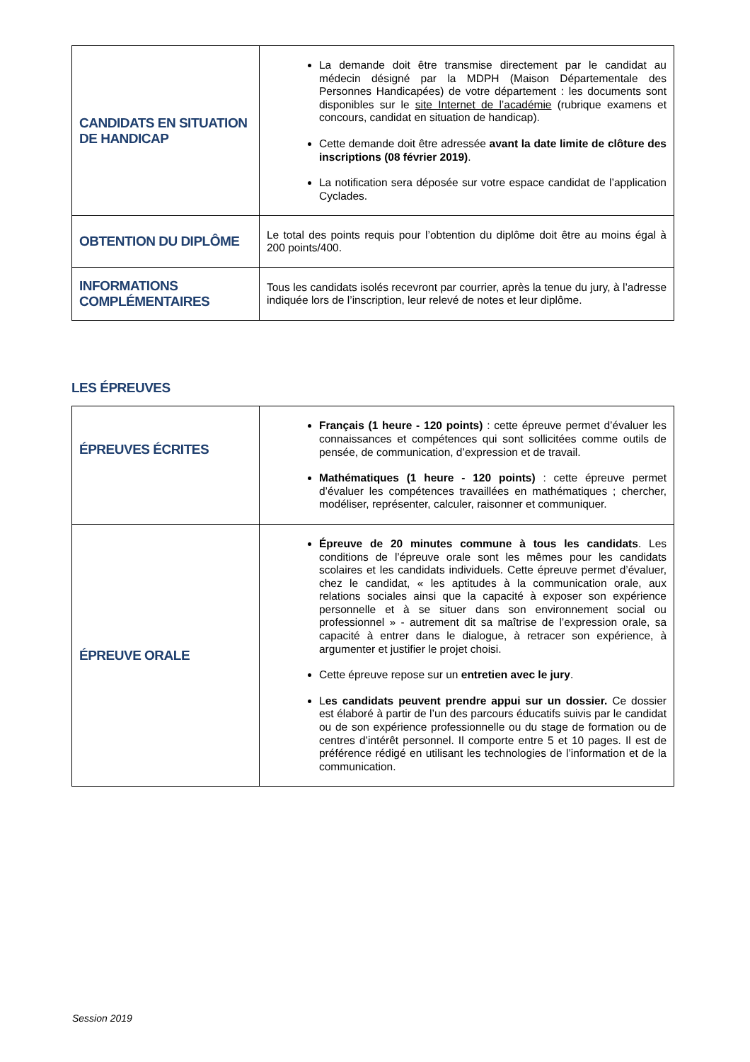| CANDIDATS EN SITUATION DE HANDICAP | La demande doit être transmise directement par le candidat au médecin désigné par la MDPH (Maison Départementale des Personnes Handicapées) de votre département : les documents sont disponibles sur le site Internet de l’académie (rubrique examens et concours, candidat en situation de handicap). Cette demande doit être adressée avant la date limite de clôture des inscriptions (08 février 2019) . La notification sera déposée sur votre espace candidat de l’application Cyclades. |
| OBTENTION DU DIPLÔME | Le total des points requis pour l’obtention du diplôme doit être au moins égal à 200 points/400. |
| INFORMATIONS COMPLÉMENTAIRES | Tous les candidats isolés recevront par courrier, après la tenue du jury, à l’adresse indiquée lors de l’inscription, leur relevé de notes et leur diplôme. |
LES ÉPREUVES
| ÉPREUVES ÉCRITES | Français (1 heure - 120 points) : cette épreuve permet d’évaluer les connaissances et compétences qui sont sollicitées comme outils de pensée, de communication, d’expression et de travail. Mathématiques (1 heure - 120 points) : cette épreuve permet d’évaluer les compétences travaillées en mathématiques ; chercher, modéliser, représenter, calculer, raisonner et communiquer. |
| ÉPREUVE ORALE | Épreuve de 20 minutes commune à tous les candidats . Les conditions de l’épreuve orale sont les mêmes pour les candidats scolaires et les candidats individuels. Cette épreuve permet d’évaluer, chez le candidat, « les aptitudes à la communication orale, aux relations sociales ainsi que la capacité à exposer son expérience personnelle et à se situer dans son environnement social ou professionnel » - autrement dit sa maîtrise de l’expression orale, sa capacité à entrer dans le dialogue, à retracer son expérience, à argumenter et justifier le projet choisi. Cette épreuve repose sur un entretien avec le jury . L es candidats peuvent prendre appui sur un dossier. Ce dossier est élaboré à partir de l’un des parcours éducatifs suivis par le candidat ou de son expérience professionnelle ou du stage de formation ou de centres d’intérêt personnel. Il comporte entre 5 et 10 pages. Il est de préférence rédigé en utilisant les technologies de l’information et de la communication. |
Session 2019